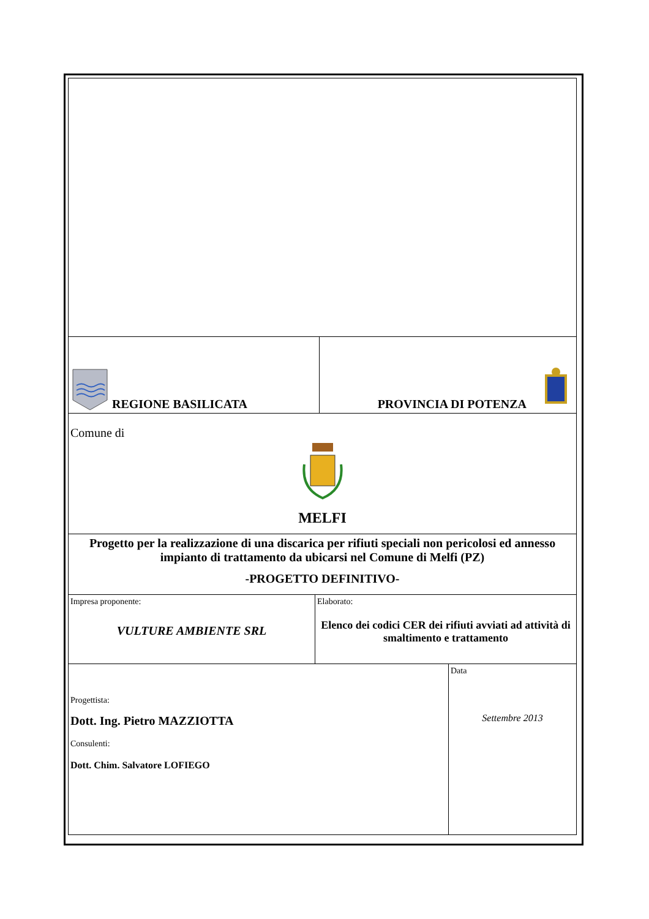| REGIONE BASILICATA | | PROVINCIA DI POTENZA | |
| Comune di MELFI | | | |
| Progetto per la realizzazione di una discarica per rifiuti speciali non pericolosi ed annesso impianto di trattamento da ubicarsi nel Comune di Melfi (PZ) -PROGETTO DEFINITIVO- | | | |
| Impresa proponente: VULTURE AMBIENTE SRL | Elaborato: Elenco dei codici CER dei rifiuti avviati ad attività di smaltimento e trattamento | | |
| Progettista: Dott. Ing. Pietro MAZZIOTTA Consulenti: Dott. Chim. Salvatore LOFIEGO | | | Data Settembre 2013 |